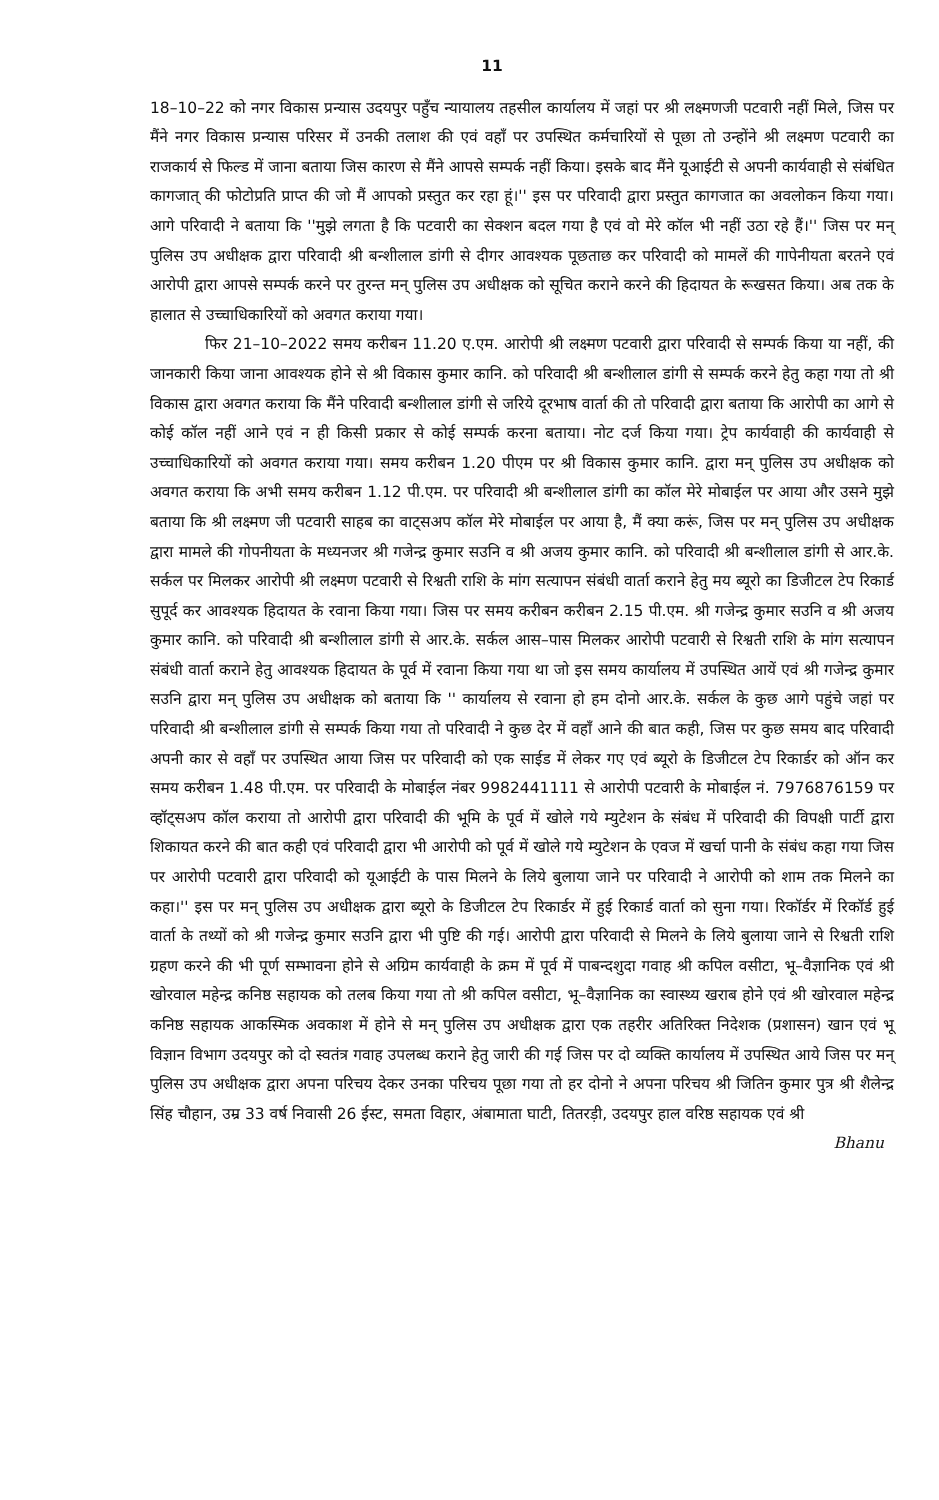11
18–10–22 को नगर विकास प्रन्यास उदयपुर पहुँच न्यायालय तहसील कार्यालय में जहां पर श्री लक्ष्मणजी पटवारी नहीं मिले, जिस पर मैंने नगर विकास प्रन्यास परिसर में उनकी तलाश की एवं वहाँ पर उपस्थित कर्मचारियों से पूछा तो उन्होंने श्री लक्ष्मण पटवारी का राजकार्य से फिल्ड में जाना बताया जिस कारण से मैंने आपसे सम्पर्क नहीं किया। इसके बाद मैंने यूआईटी से अपनी कार्यवाही से संबंधित कागजात् की फोटोप्रति प्राप्त की जो मैं आपको प्रस्तुत कर रहा हूं।'' इस पर परिवादी द्वारा प्रस्तुत कागजात का अवलोकन किया गया। आगे परिवादी ने बताया कि ''मुझे लगता है कि पटवारी का सेक्शन बदल गया है एवं वो मेरे कॉल भी नहीं उठा रहे हैं।'' जिस पर मन् पुलिस उप अधीक्षक द्वारा परिवादी श्री बन्शीलाल डांगी से दीगर आवश्यक पूछताछ कर परिवादी को मामलें की गापेनीयता बरतने एवं आरोपी द्वारा आपसे सम्पर्क करने पर तुरन्त मन् पुलिस उप अधीक्षक को सूचित कराने करने की हिदायत के रूखसत किया। अब तक के हालात से उच्चाधिकारियों को अवगत कराया गया।
फिर 21–10–2022 समय करीबन 11.20 ए.एम. आरोपी श्री लक्ष्मण पटवारी द्वारा परिवादी से सम्पर्क किया या नहीं, की जानकारी किया जाना आवश्यक होने से श्री विकास कुमार कानि. को परिवादी श्री बन्शीलाल डांगी से सम्पर्क करने हेतु कहा गया तो श्री विकास द्वारा अवगत कराया कि मैंने परिवादी बन्शीलाल डांगी से जरिये दूरभाष वार्ता की तो परिवादी द्वारा बताया कि आरोपी का आगे से कोई कॉल नहीं आने एवं न ही किसी प्रकार से कोई सम्पर्क करना बताया। नोट दर्ज किया गया। ट्रेप कार्यवाही की कार्यवाही से उच्चाधिकारियों को अवगत कराया गया। समय करीबन 1.20 पीएम पर श्री विकास कुमार कानि. द्वारा मन् पुलिस उप अधीक्षक को अवगत कराया कि अभी समय करीबन 1.12 पी.एम. पर परिवादी श्री बन्शीलाल डांगी का कॉल मेरे मोबाईल पर आया और उसने मुझे बताया कि श्री लक्ष्मण जी पटवारी साहब का वाट्सअप कॉल मेरे मोबाईल पर आया है, मैं क्या करूं, जिस पर मन् पुलिस उप अधीक्षक द्वारा मामले की गोपनीयता के मध्यनजर श्री गजेन्द्र कुमार सउनि व श्री अजय कुमार कानि. को परिवादी श्री बन्शीलाल डांगी से आर.के. सर्कल पर मिलकर आरोपी श्री लक्ष्मण पटवारी से रिश्वती राशि के मांग सत्यापन संबंधी वार्ता कराने हेतु मय ब्यूरो का डिजीटल टेप रिकार्ड सुपूर्द कर आवश्यक हिदायत के रवाना किया गया। जिस पर समय करीबन करीबन 2.15 पी.एम. श्री गजेन्द्र कुमार सउनि व श्री अजय कुमार कानि. को परिवादी श्री बन्शीलाल डांगी से आर.के. सर्कल आस–पास मिलकर आरोपी पटवारी से रिश्वती राशि के मांग सत्यापन संबंधी वार्ता कराने हेतु आवश्यक हिदायत के पूर्व में रवाना किया गया था जो इस समय कार्यालय में उपस्थित आयें एवं श्री गजेन्द्र कुमार सउनि द्वारा मन् पुलिस उप अधीक्षक को बताया कि '' कार्यालय से रवाना हो हम दोनो आर.के. सर्कल के कुछ आगे पहुंचे जहां पर परिवादी श्री बन्शीलाल डांगी से सम्पर्क किया गया तो परिवादी ने कुछ देर में वहाँ आने की बात कही, जिस पर कुछ समय बाद परिवादी अपनी कार से वहाँ पर उपस्थित आया जिस पर परिवादी को एक साईड में लेकर गए एवं ब्यूरो के डिजीटल टेप रिकार्डर को ऑन कर समय करीबन 1.48 पी.एम. पर परिवादी के मोबाईल नंबर 9982441111 से आरोपी पटवारी के मोबाईल नं. 7976876159 पर व्हॉट्सअप कॉल कराया तो आरोपी द्वारा परिवादी की भूमि के पूर्व में खोले गये म्युटेशन के संबंध में परिवादी की विपक्षी पार्टी द्वारा शिकायत करने की बात कही एवं परिवादी द्वारा भी आरोपी को पूर्व में खोले गये म्युटेशन के एवज में खर्चा पानी के संबंध कहा गया जिस पर आरोपी पटवारी द्वारा परिवादी को यूआईटी के पास मिलने के लिये बुलाया जाने पर परिवादी ने आरोपी को शाम तक मिलने का कहा।'' इस पर मन् पुलिस उप अधीक्षक द्वारा ब्यूरो के डिजीटल टेप रिकार्डर में हुई रिकार्ड वार्ता को सुना गया। रिकॉर्डर में रिकॉर्ड हुई वार्ता के तथ्यों को श्री गजेन्द्र कुमार सउनि द्वारा भी पुष्टि की गई। आरोपी द्वारा परिवादी से मिलने के लिये बुलाया जाने से रिश्वती राशि ग्रहण करने की भी पूर्ण सम्भावना होने से अग्रिम कार्यवाही के क्रम में पूर्व में पाबन्दशुदा गवाह श्री कपिल वसीटा, भू–वैज्ञानिक एवं श्री खोरवाल महेन्द्र कनिष्ठ सहायक को तलब किया गया तो श्री कपिल वसीटा, भू–वैज्ञानिक का स्वास्थ्य खराब होने एवं श्री खोरवाल महेन्द्र कनिष्ठ सहायक आकस्मिक अवकाश में होने से मन् पुलिस उप अधीक्षक द्वारा एक तहरीर अतिरिक्त निदेशक (प्रशासन) खान एवं भू विज्ञान विभाग उदयपुर को दो स्वतंत्र गवाह उपलब्ध कराने हेतु जारी की गई जिस पर दो व्यक्ति कार्यालय में उपस्थित आये जिस पर मन् पुलिस उप अधीक्षक द्वारा अपना परिचय देकर उनका परिचय पूछा गया तो हर दोनो ने अपना परिचय श्री जितिन कुमार पुत्र श्री शैलेन्द्र सिंह चौहान, उम्र 33 वर्ष निवासी 26 ईस्ट, समता विहार, अंबामाता घाटी, तितरड़ी, उदयपुर हाल वरिष्ठ सहायक एवं श्री
Bhanu